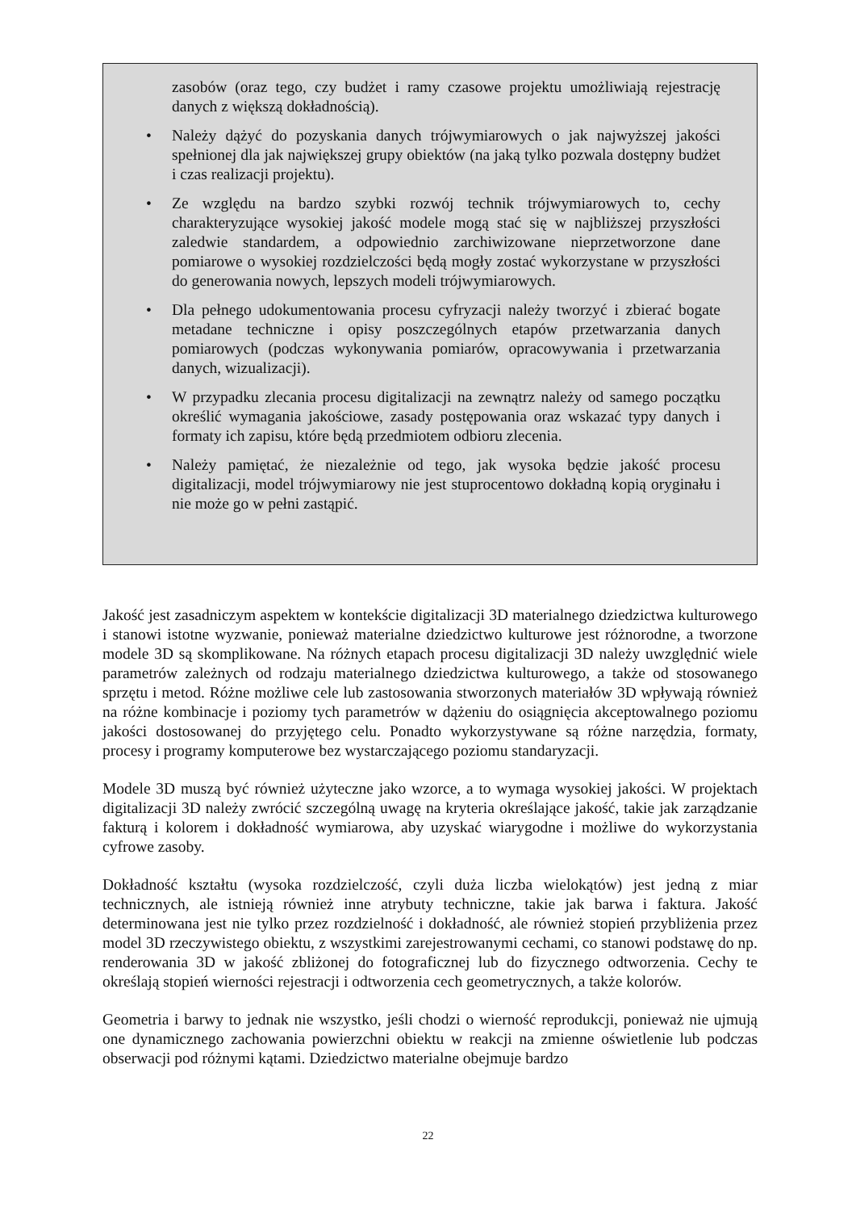zasobów (oraz tego, czy budżet i ramy czasowe projektu umożliwiają rejestrację danych z większą dokładnością).
• Należy dążyć do pozyskania danych trójwymiarowych o jak najwyższej jakości spełnionej dla jak największej grupy obiektów (na jaką tylko pozwala dostępny budżet i czas realizacji projektu).
• Ze względu na bardzo szybki rozwój technik trójwymiarowych to, cechy charakteryzujące wysokiej jakość modele mogą stać się w najbliższej przyszłości zaledwie standardem, a odpowiednio zarchiwizowane nieprzetworzone dane pomiarowe o wysokiej rozdzielczości będą mogły zostać wykorzystane w przyszłości do generowania nowych, lepszych modeli trójwymiarowych.
• Dla pełnego udokumentowania procesu cyfryzacji należy tworzyć i zbierać bogate metadane techniczne i opisy poszczególnych etapów przetwarzania danych pomiarowych (podczas wykonywania pomiarów, opracowywania i przetwarzania danych, wizualizacji).
• W przypadku zlecania procesu digitalizacji na zewnątrz należy od samego początku określić wymagania jakościowe, zasady postępowania oraz wskazać typy danych i formaty ich zapisu, które będą przedmiotem odbioru zlecenia.
• Należy pamiętać, że niezależnie od tego, jak wysoka będzie jakość procesu digitalizacji, model trójwymiarowy nie jest stuprocentowo dokładną kopią oryginału i nie może go w pełni zastąpić.
Jakość jest zasadniczym aspektem w kontekście digitalizacji 3D materialnego dziedzictwa kulturowego i stanowi istotne wyzwanie, ponieważ materialne dziedzictwo kulturowe jest różnorodne, a tworzone modele 3D są skomplikowane. Na różnych etapach procesu digitalizacji 3D należy uwzględnić wiele parametrów zależnych od rodzaju materialnego dziedzictwa kulturowego, a także od stosowanego sprzętu i metod. Różne możliwe cele lub zastosowania stworzonych materiałów 3D wpływają również na różne kombinacje i poziomy tych parametrów w dążeniu do osiągnięcia akceptowalnego poziomu jakości dostosowanej do przyjętego celu. Ponadto wykorzystywane są różne narzędzia, formaty, procesy i programy komputerowe bez wystarczającego poziomu standaryzacji.
Modele 3D muszą być również użyteczne jako wzorce, a to wymaga wysokiej jakości. W projektach digitalizacji 3D należy zwrócić szczególną uwagę na kryteria określające jakość, takie jak zarządzanie fakturą i kolorem i dokładność wymiarowa, aby uzyskać wiarygodne i możliwe do wykorzystania cyfrowe zasoby.
Dokładność kształtu (wysoka rozdzielczość, czyli duża liczba wielokątów) jest jedną z miar technicznych, ale istnieją również inne atrybuty techniczne, takie jak barwa i faktura. Jakość determinowana jest nie tylko przez rozdzielność i dokładność, ale również stopień przybliżenia przez model 3D rzeczywistego obiektu, z wszystkimi zarejestrowanymi cechami, co stanowi podstawę do np. renderowania 3D w jakość zbliżonej do fotograficznej lub do fizycznego odtworzenia. Cechy te określają stopień wierności rejestracji i odtworzenia cech geometrycznych, a także kolorów.
Geometria i barwy to jednak nie wszystko, jeśli chodzi o wierność reprodukcji, ponieważ nie ujmują one dynamicznego zachowania powierzchni obiektu w reakcji na zmienne oświetlenie lub podczas obserwacji pod różnymi kątami. Dziedzictwo materialne obejmuje bardzo
22